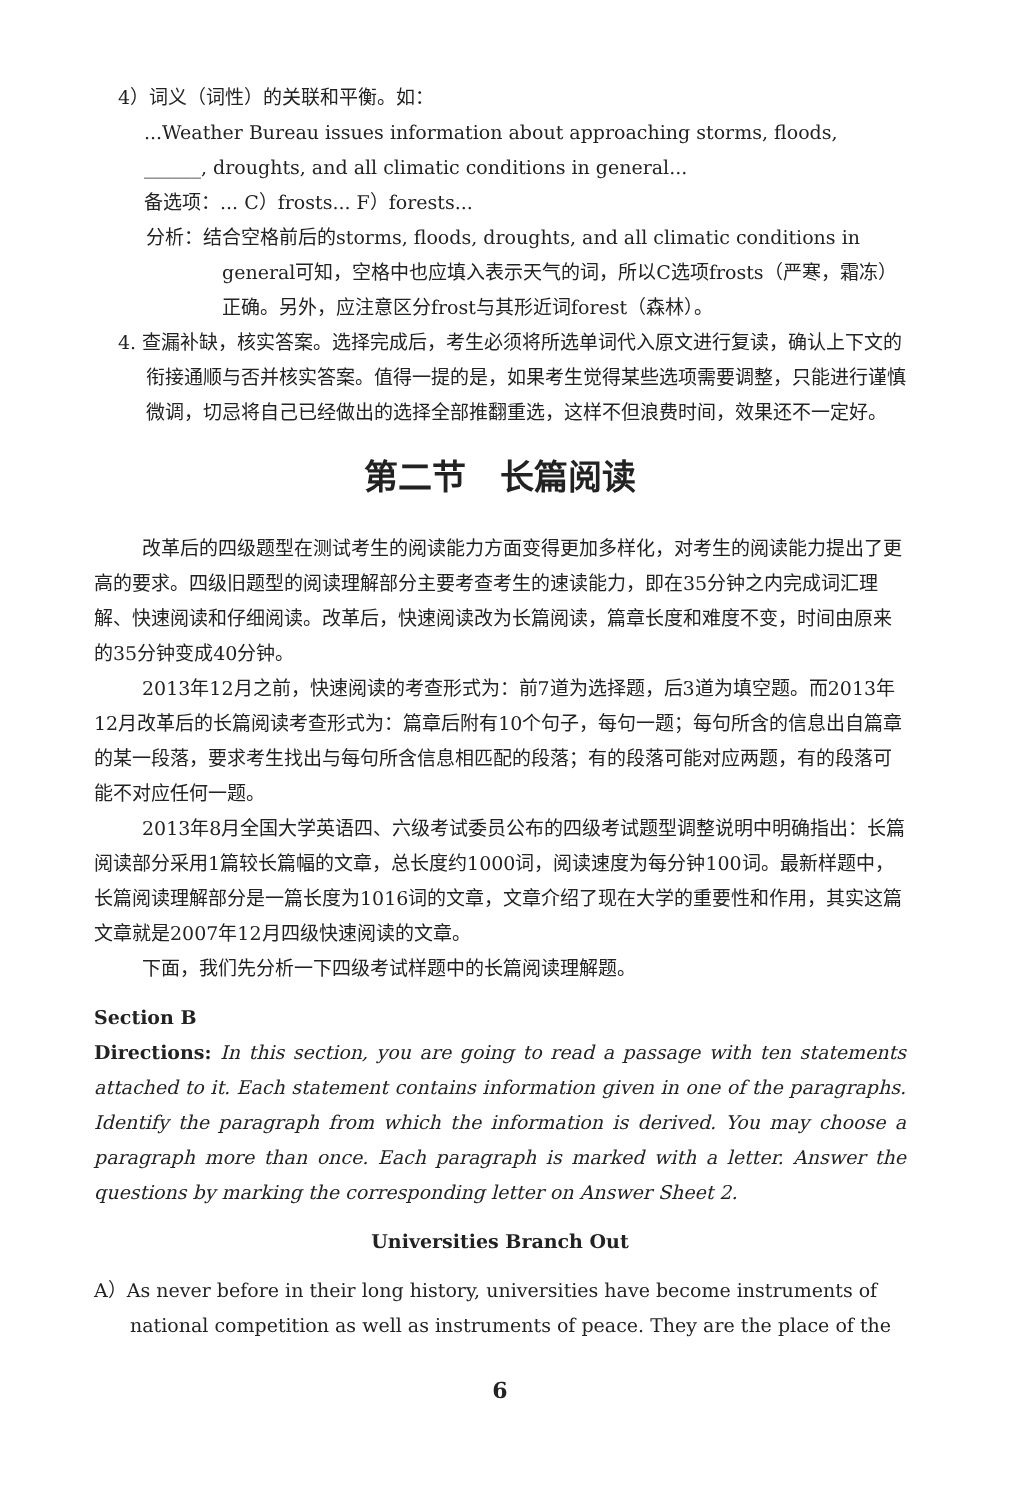4）词义（词性）的关联和平衡。如：
...Weather Bureau issues information about approaching storms, floods, ______, droughts, and all climatic conditions in general...
备选项：... C）frosts... F）forests...
分析：结合空格前后的storms, floods, droughts, and all climatic conditions in general可知，空格中也应填入表示天气的词，所以C选项frosts（严寒，霜冻）正确。另外，应注意区分frost与其形近词forest（森林）。
4. 查漏补缺，核实答案。选择完成后，考生必须将所选单词代入原文进行复读，确认上下文的衔接通顺与否并核实答案。值得一提的是，如果考生觉得某些选项需要调整，只能进行谨慎微调，切忌将自己已经做出的选择全部推翻重选，这样不但浪费时间，效果还不一定好。
第二节　长篇阅读
改革后的四级题型在测试考生的阅读能力方面变得更加多样化，对考生的阅读能力提出了更高的要求。四级旧题型的阅读理解部分主要考查考生的速读能力，即在35分钟之内完成词汇理解、快速阅读和仔细阅读。改革后，快速阅读改为长篇阅读，篇章长度和难度不变，时间由原来的35分钟变成40分钟。
2013年12月之前，快速阅读的考查形式为：前7道为选择题，后3道为填空题。而2013年12月改革后的长篇阅读考查形式为：篇章后附有10个句子，每句一题；每句所含的信息出自篇章的某一段落，要求考生找出与每句所含信息相匹配的段落；有的段落可能对应两题，有的段落可能不对应任何一题。
2013年8月全国大学英语四、六级考试委员公布的四级考试题型调整说明中明确指出：长篇阅读部分采用1篇较长篇幅的文章，总长度约1000词，阅读速度为每分钟100词。最新样题中，长篇阅读理解部分是一篇长度为1016词的文章，文章介绍了现在大学的重要性和作用，其实这篇文章就是2007年12月四级快速阅读的文章。
下面，我们先分析一下四级考试样题中的长篇阅读理解题。
Section B
Directions: In this section, you are going to read a passage with ten statements attached to it. Each statement contains information given in one of the paragraphs. Identify the paragraph from which the information is derived. You may choose a paragraph more than once. Each paragraph is marked with a letter. Answer the questions by marking the corresponding letter on Answer Sheet 2.
Universities Branch Out
A）As never before in their long history, universities have become instruments of national competition as well as instruments of peace. They are the place of the
6